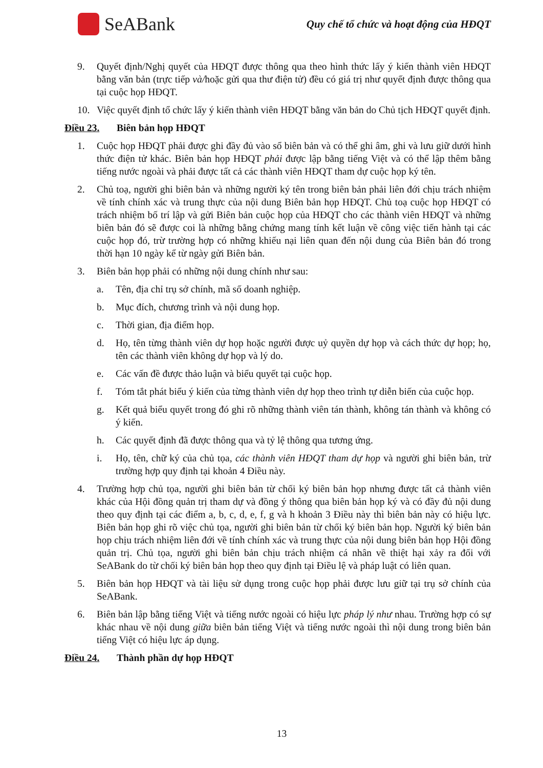SeABank
Quy chế tổ chức và hoạt động của HĐQT
9. Quyết định/Nghị quyết của HĐQT được thông qua theo hình thức lấy ý kiến thành viên HĐQT bằng văn bản (trực tiếp và/hoặc gửi qua thư điện tử) đều có giá trị như quyết định được thông qua tại cuộc họp HĐQT.
10. Việc quyết định tổ chức lấy ý kiến thành viên HĐQT bằng văn bản do Chủ tịch HĐQT quyết định.
Điều 23. Biên bản họp HĐQT
1. Cuộc họp HĐQT phải được ghi đầy đủ vào sổ biên bản và có thể ghi âm, ghi và lưu giữ dưới hình thức điện tử khác. Biên bản họp HĐQT phải được lập bằng tiếng Việt và có thể lập thêm bằng tiếng nước ngoài và phải được tất cả các thành viên HĐQT tham dự cuộc họp ký tên.
2. Chủ toạ, người ghi biên bản và những người ký tên trong biên bản phải liên đới chịu trách nhiệm về tính chính xác và trung thực của nội dung Biên bản họp HĐQT. Chủ toạ cuộc họp HĐQT có trách nhiệm bố trí lập và gửi Biên bản cuộc họp của HĐQT cho các thành viên HĐQT và những biên bản đó sẽ được coi là những bằng chứng mang tính kết luận về công việc tiến hành tại các cuộc họp đó, trừ trường hợp có những khiếu nại liên quan đến nội dung của Biên bản đó trong thời hạn 10 ngày kể từ ngày gửi Biên bản.
3. Biên bản họp phải có những nội dung chính như sau:
a. Tên, địa chỉ trụ sở chính, mã số doanh nghiệp.
b. Mục đích, chương trình và nội dung họp.
c. Thời gian, địa điểm họp.
d. Họ, tên từng thành viên dự họp hoặc người được uỷ quyền dự họp và cách thức dự họp; họ, tên các thành viên không dự họp và lý do.
e. Các vấn đề được thảo luận và biểu quyết tại cuộc họp.
f. Tóm tắt phát biểu ý kiến của từng thành viên dự họp theo trình tự diễn biến của cuộc họp.
g. Kết quả biểu quyết trong đó ghi rõ những thành viên tán thành, không tán thành và không có ý kiến.
h. Các quyết định đã được thông qua và tỷ lệ thông qua tương ứng.
i. Họ, tên, chữ ký của chủ tọa, các thành viên HĐQT tham dự họp và người ghi biên bản, trừ trường hợp quy định tại khoản 4 Điều này.
4. Trường hợp chủ tọa, người ghi biên bản từ chối ký biên bản họp nhưng được tất cả thành viên khác của Hội đồng quản trị tham dự và đồng ý thông qua biên bản họp ký và có đầy đủ nội dung theo quy định tại các điểm a, b, c, d, e, f, g và h khoản 3 Điều này thì biên bản này có hiệu lực. Biên bản họp ghi rõ việc chủ tọa, người ghi biên bản từ chối ký biên bản họp. Người ký biên bản họp chịu trách nhiệm liên đới về tính chính xác và trung thực của nội dung biên bản họp Hội đồng quản trị. Chủ tọa, người ghi biên bản chịu trách nhiệm cá nhân về thiệt hại xảy ra đối với SeABank do từ chối ký biên bản họp theo quy định tại Điều lệ và pháp luật có liên quan.
5. Biên bản họp HĐQT và tài liệu sử dụng trong cuộc họp phải được lưu giữ tại trụ sở chính của SeABank.
6. Biên bản lập bằng tiếng Việt và tiếng nước ngoài có hiệu lực pháp lý như nhau. Trường hợp có sự khác nhau về nội dung giữa biên bản tiếng Việt và tiếng nước ngoài thì nội dung trong biên bản tiếng Việt có hiệu lực áp dụng.
Điều 24. Thành phần dự họp HĐQT
13